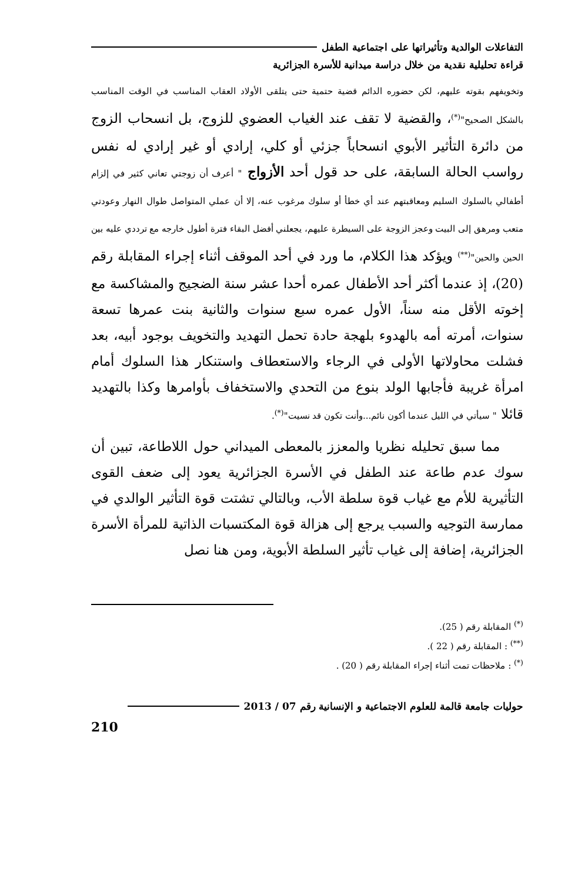التفاعلات الوالدية وتأثيراتها على اجتماعية الطفل
قراءة تحليلية نقدية من خلال دراسة ميدانية للأسرة الجزائرية
وتخويفهم بقوته عليهم، لكن حضوره الدائم قضية حتمية حتى يتلقى الأولاد العقاب المناسب في الوقت المناسب بالشكل الصحيح"<sup>(*)</sup>، والقضية لا تقف عند الغياب العضوي للزوج، بل انسحاب الزوج من دائرة التأثير الأبوي انسحاباً جزئي أو كلي، إرادي أو غير إرادي له نفس رواسب الحالة السابقة، على حد قول أحد الأزواج " أعرف أن زوجتي تعاني كثير في إلزام أطفالي بالسلوك السليم ومعاقبتهم عند أي خطأ أو سلوك مرغوب عنه، إلا أن عملي المتواصل طوال النهار وعودتي متعب ومرهق إلى البيت وعجز الزوجة على السيطرة عليهم، يجعلني أفضل البقاء فترة أطول خارجه مع ترددي عليه بين الحين والحين"<sup>(**)</sup> ويؤكد هذا الكلام، ما ورد في أحد الموقف أثناء إجراء المقابلة رقم (20)، إذ عندما أكثر أحد الأطفال عمره أحدا عشر سنة الضجيج والمشاكسة مع إخوته الأقل منه سناً، الأول عمره سبع سنوات والثانية بنت عمرها تسعة سنوات، أمرته أمه بالهدوء بلهجة حادة تحمل التهديد والتخويف بوجود أبيه، بعد فشلت محاولاتها الأولى في الرجاء والاستعطاف واستنكار هذا السلوك أمام امرأة غريبة فأجابها الولد بنوع من التحدي والاستخفاف بأوامرها وكذا بالتهديد قائلا " سيأتي في الليل عندما أكون نائم...وأنت تكون قد نسيت"<sup>(*)</sup>.
مما سبق تحليله نظريا والمعزز بالمعطى الميداني حول اللاطاعة، تبين أن سوك عدم طاعة عند الطفل في الأسرة الجزائرية يعود إلى ضعف القوى التأثيرية للأم مع غياب قوة سلطة الأب، وبالتالي تشتت قوة التأثير الوالدي في ممارسة التوجيه والسبب يرجع إلى هزالة قوة المكتسبات الذاتية للمرأة الأسرة الجزائرية، إضافة إلى غياب تأثير السلطة الأبوية، ومن هنا نصل
<sup>(*)</sup> المقابلة رقم ( 25).
<sup>(**)</sup> : المقابلة رقم ( 22 ).
<sup>(*)</sup> : ملاحظات تمت أثناء إجراء المقابلة رقم ( 20) .
حوليات جامعة قالمة للعلوم الاجتماعية و الإنسانية رقم 07 / 2013
210